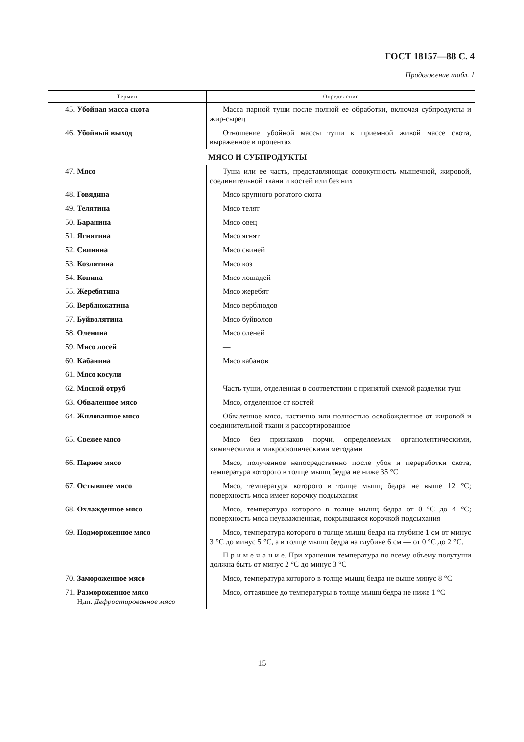ГОСТ 18157—88 С. 4
Продолжение табл. 1
| Термин | Определение |
| --- | --- |
| 45. Убойная масса скота | Масса парной туши после полной ее обработки, включая субпродукты и жир-сырец |
| 46. Убойный выход | Отношение убойной массы туши к приемной живой массе скота, выраженное в процентах |
| | МЯСО И СУБПРОДУКТЫ |
| 47. Мясо | Туша или ее часть, представляющая совокупность мышечной, жировой, соединительной ткани и костей или без них |
| 48. Говядина | Мясо крупного рогатого скота |
| 49. Телятина | Мясо телят |
| 50. Баранина | Мясо овец |
| 51. Ягнятина | Мясо ягнят |
| 52. Свинина | Мясо свиней |
| 53. Козлятина | Мясо коз |
| 54. Конина | Мясо лошадей |
| 55. Жеребятина | Мясо жеребят |
| 56. Верблюжатина | Мясо верблюдов |
| 57. Буйволятина | Мясо буйволов |
| 58. Оленина | Мясо оленей |
| 59. Мясо лосей | — |
| 60. Кабанина | Мясо кабанов |
| 61. Мясо косули | — |
| 62. Мясной отруб | Часть туши, отделенная в соответствии с принятой схемой разделки туш |
| 63. Обваленное мясо | Мясо, отделенное от костей |
| 64. Жилованное мясо | Обваленное мясо, частично или полностью освобожденное от жировой и соединительной ткани и рассортированное |
| 65. Свежее мясо | Мясо без признаков порчи, определяемых органолептическими, химическими и микроскопическими методами |
| 66. Парное мясо | Мясо, полученное непосредственно после убоя и переработки скота, температура которого в толще мышц бедра не ниже 35 °С |
| 67. Остывшее мясо | Мясо, температура которого в толще мышц бедра не выше 12 °С; поверхность мяса имеет корочку подсыхания |
| 68. Охлажденное мясо | Мясо, температура которого в толще мышц бедра от 0 °С до 4 °С; поверхность мяса неувлажненная, покрывшаяся корочкой подсыхания |
| 69. Подмороженное мясо | Мясо, температура которого в толще мышц бедра на глубине 1 см от минус 3 °С до минус 5 °С, а в толще мышц бедра на глубине 6 см — от 0 °С до 2 °С. П р и м е ч а н и е. При хранении температура по всему объему полутуши должна быть от минус 2 °С до минус 3 °С |
| 70. Замороженное мясо | Мясо, температура которого в толще мышц бедра не выше минус 8 °С |
| 71. Размороженное мясо Ндп. Дефростированное мясо | Мясо, оттаявшее до температуры в толще мышц бедра не ниже 1 °С |
15